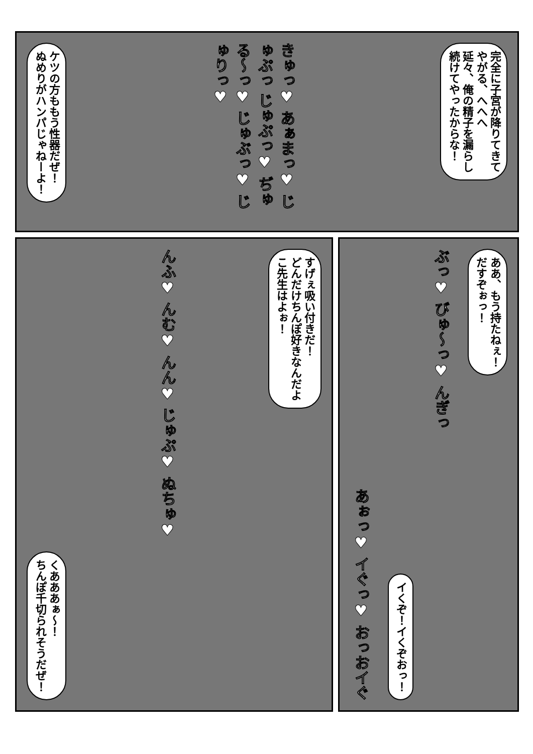完全に子宮が降りてきて
やがる、へへへ
延々、俺の精子を漏らし
続けてやったからな！
きゅっ♥ あぁまっ♥ じゅぷっ じゅぷっ♥ ぢゅる～っ♥ じゅぶっ♥ じゅりっ♥
ケツの方ももう性器だぜ！
ぬめりがハンパじゃねーよ！
ああ、もう持たねぇ！
だすぞぉっ！
ぶっ♥ びゅ～っ♥ んぎっ
イくぞ！イくぞおっ！
あぉっ♥ イぐっ♥ おっおイぐ
すげぇ吸い付きだ！
どんだけちんぽ好きなんだよ
こ先生はよぉ！
んふ♥ んむ♥ んん♥ じゅぷ♥ ぬちゅ♥
くあああぁ～！
ちんぽ千切られそうだぜ！